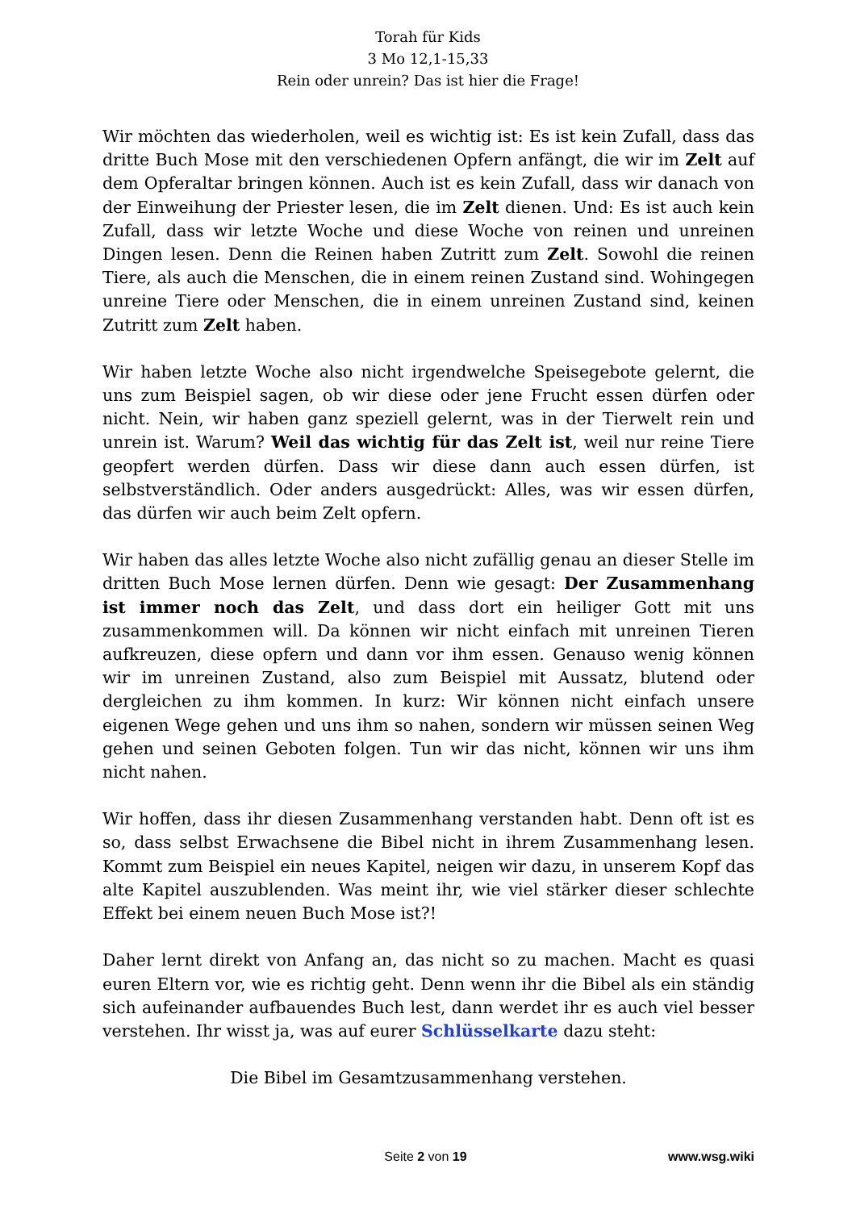Torah für Kids
3 Mo 12,1-15,33
Rein oder unrein? Das ist hier die Frage!
Wir möchten das wiederholen, weil es wichtig ist: Es ist kein Zufall, dass das dritte Buch Mose mit den verschiedenen Opfern anfängt, die wir im Zelt auf dem Opferaltar bringen können. Auch ist es kein Zufall, dass wir danach von der Einweihung der Priester lesen, die im Zelt dienen. Und: Es ist auch kein Zufall, dass wir letzte Woche und diese Woche von reinen und unreinen Dingen lesen. Denn die Reinen haben Zutritt zum Zelt. Sowohl die reinen Tiere, als auch die Menschen, die in einem reinen Zustand sind. Wohingegen unreine Tiere oder Menschen, die in einem unreinen Zustand sind, keinen Zutritt zum Zelt haben.
Wir haben letzte Woche also nicht irgendwelche Speisegebote gelernt, die uns zum Beispiel sagen, ob wir diese oder jene Frucht essen dürfen oder nicht. Nein, wir haben ganz speziell gelernt, was in der Tierwelt rein und unrein ist. Warum? Weil das wichtig für das Zelt ist, weil nur reine Tiere geopfert werden dürfen. Dass wir diese dann auch essen dürfen, ist selbstverständlich. Oder anders ausgedrückt: Alles, was wir essen dürfen, das dürfen wir auch beim Zelt opfern.
Wir haben das alles letzte Woche also nicht zufällig genau an dieser Stelle im dritten Buch Mose lernen dürfen. Denn wie gesagt: Der Zusammenhang ist immer noch das Zelt, und dass dort ein heiliger Gott mit uns zusammenkommen will. Da können wir nicht einfach mit unreinen Tieren aufkreuzen, diese opfern und dann vor ihm essen. Genauso wenig können wir im unreinen Zustand, also zum Beispiel mit Aussatz, blutend oder dergleichen zu ihm kommen. In kurz: Wir können nicht einfach unsere eigenen Wege gehen und uns ihm so nahen, sondern wir müssen seinen Weg gehen und seinen Geboten folgen. Tun wir das nicht, können wir uns ihm nicht nahen.
Wir hoffen, dass ihr diesen Zusammenhang verstanden habt. Denn oft ist es so, dass selbst Erwachsene die Bibel nicht in ihrem Zusammenhang lesen. Kommt zum Beispiel ein neues Kapitel, neigen wir dazu, in unserem Kopf das alte Kapitel auszublenden. Was meint ihr, wie viel stärker dieser schlechte Effekt bei einem neuen Buch Mose ist?!
Daher lernt direkt von Anfang an, das nicht so zu machen. Macht es quasi euren Eltern vor, wie es richtig geht. Denn wenn ihr die Bibel als ein ständig sich aufeinander aufbauendes Buch lest, dann werdet ihr es auch viel besser verstehen. Ihr wisst ja, was auf eurer Schlüsselkarte dazu steht:
Die Bibel im Gesamtzusammenhang verstehen.
Seite 2 von 19 www.wsg.wiki